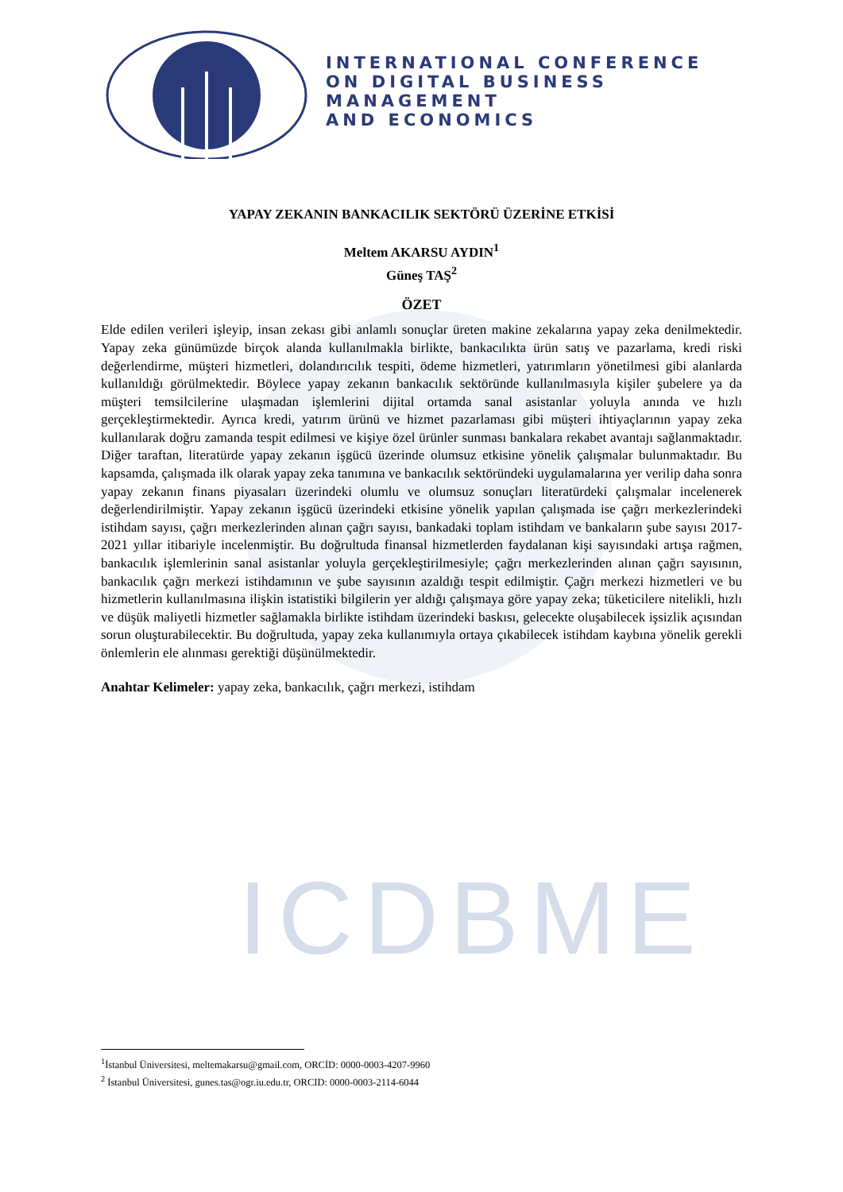ICDBME
INTERNATIONAL CONFERENCE
ON DIGITAL BUSINESS
MANAGEMENT
AND ECONOMICS
YAPAY ZEKANIN BANKACILIK SEKTÖRÜ ÜZERİNE ETKİSİ
Meltem AKARSU AYDIN<sup>1</sup>
Güneş TAŞ<sup>2</sup>
ÖZET
Elde edilen verileri işleyip, insan zekası gibi anlamlı sonuçlar üreten makine zekalarına yapay zeka denilmektedir. Yapay zeka günümüzde birçok alanda kullanılmakla birlikte, bankacılıkta ürün satış ve pazarlama, kredi riski değerlendirme, müşteri hizmetleri, dolandırıcılık tespiti, ödeme hizmetleri, yatırımların yönetilmesi gibi alanlarda kullanıldığı görülmektedir. Böylece yapay zekanın bankacılık sektöründe kullanılmasıyla kişiler şubelere ya da müşteri temsilcilerine ulaşmadan işlemlerini dijital ortamda sanal asistanlar yoluyla anında ve hızlı gerçekleştirmektedir. Ayrıca kredi, yatırım ürünü ve hizmet pazarlaması gibi müşteri ihtiyaçlarının yapay zeka kullanılarak doğru zamanda tespit edilmesi ve kişiye özel ürünler sunması bankalara rekabet avantajı sağlanmaktadır. Diğer taraftan, literatürde yapay zekanın işgücü üzerinde olumsuz etkisine yönelik çalışmalar bulunmaktadır. Bu kapsamda, çalışmada ilk olarak yapay zeka tanımına ve bankacılık sektöründeki uygulamalarına yer verilip daha sonra yapay zekanın finans piyasaları üzerindeki olumlu ve olumsuz sonuçları literatürdeki çalışmalar incelenerek değerlendirilmiştir. Yapay zekanın işgücü üzerindeki etkisine yönelik yapılan çalışmada ise çağrı merkezlerindeki istihdam sayısı, çağrı merkezlerinden alınan çağrı sayısı, bankadaki toplam istihdam ve bankaların şube sayısı 2017-2021 yıllar itibariyle incelenmiştir. Bu doğrultuda finansal hizmetlerden faydalanan kişi sayısındaki artışa rağmen, bankacılık işlemlerinin sanal asistanlar yoluyla gerçekleştirilmesiyle; çağrı merkezlerinden alınan çağrı sayısının, bankacılık çağrı merkezi istihdamının ve şube sayısının azaldığı tespit edilmiştir. Çağrı merkezi hizmetleri ve bu hizmetlerin kullanılmasına ilişkin istatistiki bilgilerin yer aldığı çalışmaya göre yapay zeka; tüketicilere nitelikli, hızlı ve düşük maliyetli hizmetler sağlamakla birlikte istihdam üzerindeki baskısı, gelecekte oluşabilecek işsizlik açısından sorun oluşturabilecektir. Bu doğrultuda, yapay zeka kullanımıyla ortaya çıkabilecek istihdam kaybına yönelik gerekli önlemlerin ele alınması gerektiği düşünülmektedir.
Anahtar Kelimeler: yapay zeka, bankacılık, çağrı merkezi, istihdam
<sup>1</sup> İstanbul Üniversitesi, meltemakarsu@gmail.com, ORCİD: 0000-0003-4207-9960
<sup>2</sup> İstanbul Üniversitesi, gunes.tas@ogr.iu.edu.tr, ORCID: 0000-0003-2114-6044